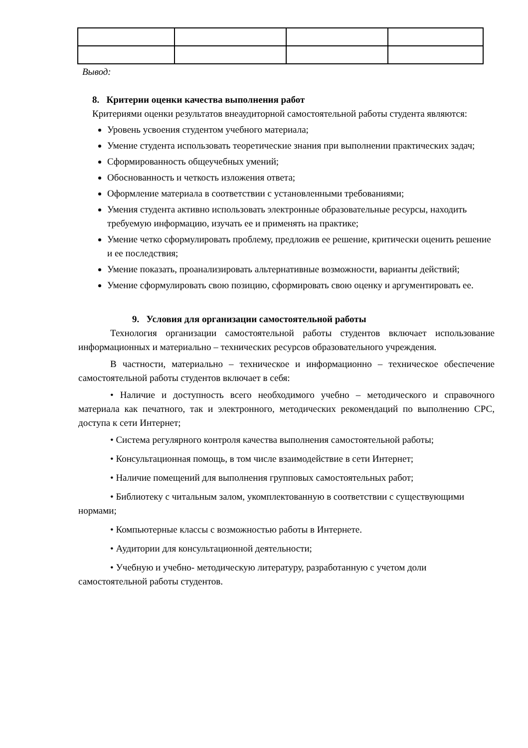Вывод:
8. Критерии оценки качества выполнения работ
Критериями оценки результатов внеаудиторной самостоятельной работы студента являются:
Уровень усвоения студентом учебного материала;
Умение студента использовать теоретические знания при выполнении практических задач;
Сформированность общеучебных умений;
Обоснованность и четкость изложения ответа;
Оформление материала в соответствии с установленными требованиями;
Умения студента активно использовать электронные образовательные ресурсы, находить требуемую информацию, изучать ее и применять на практике;
Умение четко сформулировать проблему, предложив ее решение, критически оценить решение и ее последствия;
Умение показать, проанализировать альтернативные возможности, варианты действий;
Умение сформулировать свою позицию, сформировать свою оценку и аргументировать ее.
9. Условия для организации самостоятельной работы
Технология организации самостоятельной работы студентов включает использование информационных и материально – технических ресурсов образовательного учреждения.
В частности, материально – техническое и информационно – техническое обеспечение самостоятельной работы студентов включает в себя:
• Наличие и доступность всего необходимого учебно – методического и справочного материала как печатного, так и электронного, методических рекомендаций по выполнению СРС, доступа к сети Интернет;
• Система регулярного контроля качества выполнения самостоятельной работы;
• Консультационная помощь, в том числе взаимодействие в сети Интернет;
• Наличие помещений для выполнения групповых самостоятельных работ;
• Библиотеку с читальным залом, укомплектованную в соответствии с существующими нормами;
• Компьютерные классы с возможностью работы в Интернете.
• Аудитории для консультационной деятельности;
• Учебную и учебно- методическую литературу, разработанную с учетом доли самостоятельной работы студентов.